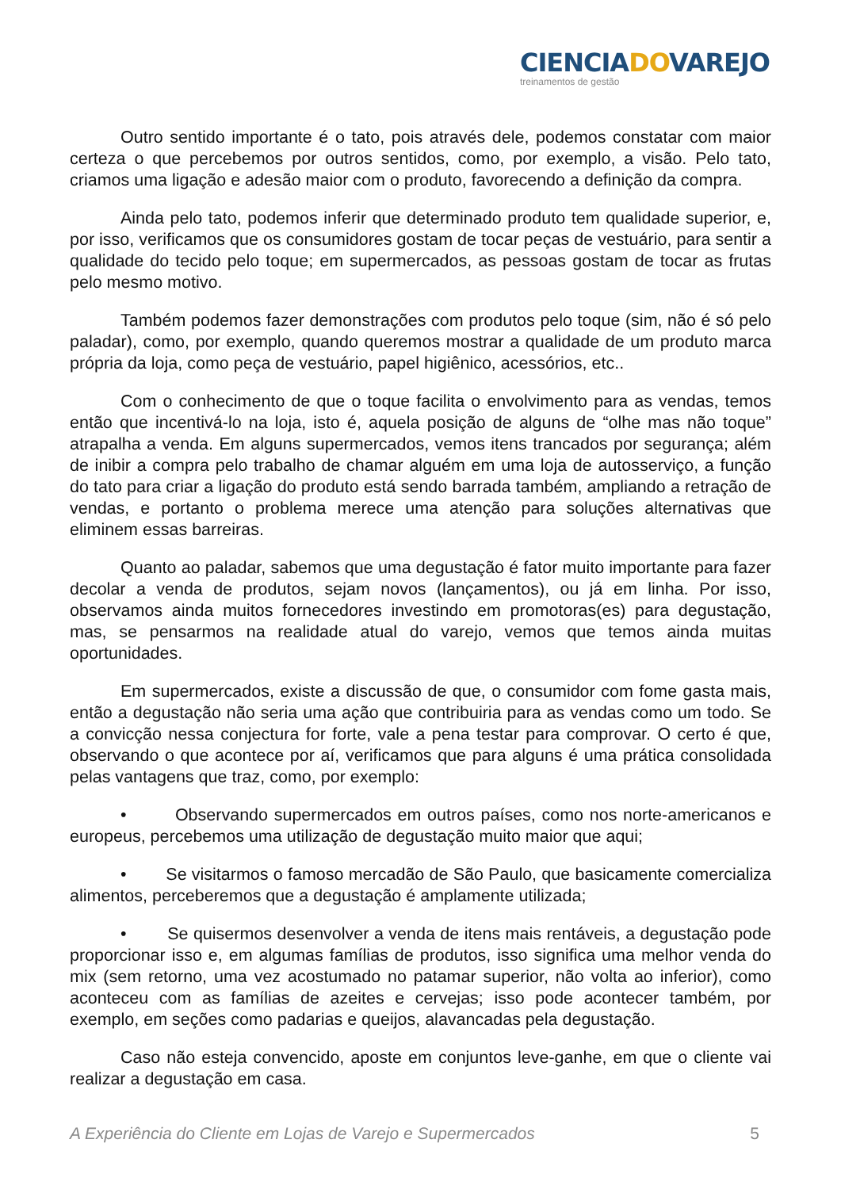CIENCIADOVAREJO
treinamentos de gestão
Outro sentido importante é o tato, pois através dele, podemos constatar com maior certeza o que percebemos por outros sentidos, como, por exemplo, a visão. Pelo tato, criamos uma ligação e adesão maior com o produto, favorecendo a definição da compra.
Ainda pelo tato, podemos inferir que determinado produto tem qualidade superior, e, por isso, verificamos que os consumidores gostam de tocar peças de vestuário, para sentir a qualidade do tecido pelo toque; em supermercados, as pessoas gostam de tocar as frutas pelo mesmo motivo.
Também podemos fazer demonstrações com produtos pelo toque (sim, não é só pelo paladar), como, por exemplo, quando queremos mostrar a qualidade de um produto marca própria da loja, como peça de vestuário, papel higiênico, acessórios, etc..
Com o conhecimento de que o toque facilita o envolvimento para as vendas, temos então que incentivá-lo na loja, isto é, aquela posição de alguns de “olhe mas não toque” atrapalha a venda. Em alguns supermercados, vemos itens trancados por segurança; além de inibir a compra pelo trabalho de chamar alguém em uma loja de autosserviço, a função do tato para criar a ligação do produto está sendo barrada também, ampliando a retração de vendas, e portanto o problema merece uma atenção para soluções alternativas que eliminem essas barreiras.
Quanto ao paladar, sabemos que uma degustação é fator muito importante para fazer decolar a venda de produtos, sejam novos (lançamentos), ou já em linha. Por isso, observamos ainda muitos fornecedores investindo em promotoras(es) para degustação, mas, se pensarmos na realidade atual do varejo, vemos que temos ainda muitas oportunidades.
Em supermercados, existe a discussão de que, o consumidor com fome gasta mais, então a degustação não seria uma ação que contribuiria para as vendas como um todo. Se a convicção nessa conjectura for forte, vale a pena testar para comprovar. O certo é que, observando o que acontece por aí, verificamos que para alguns é uma prática consolidada pelas vantagens que traz, como, por exemplo:
• Observando supermercados em outros países, como nos norte-americanos e europeus, percebemos uma utilização de degustação muito maior que aqui;
• Se visitarmos o famoso mercadão de São Paulo, que basicamente comercializa alimentos, perceberemos que a degustação é amplamente utilizada;
• Se quisermos desenvolver a venda de itens mais rentáveis, a degustação pode proporcionar isso e, em algumas famílias de produtos, isso significa uma melhor venda do mix (sem retorno, uma vez acostumado no patamar superior, não volta ao inferior), como aconteceu com as famílias de azeites e cervejas; isso pode acontecer também, por exemplo, em seções como padarias e queijos, alavancadas pela degustação.
Caso não esteja convencido, aposte em conjuntos leve-ganhe, em que o cliente vai realizar a degustação em casa.
A Experiência do Cliente em Lojas de Varejo e Supermercados 5